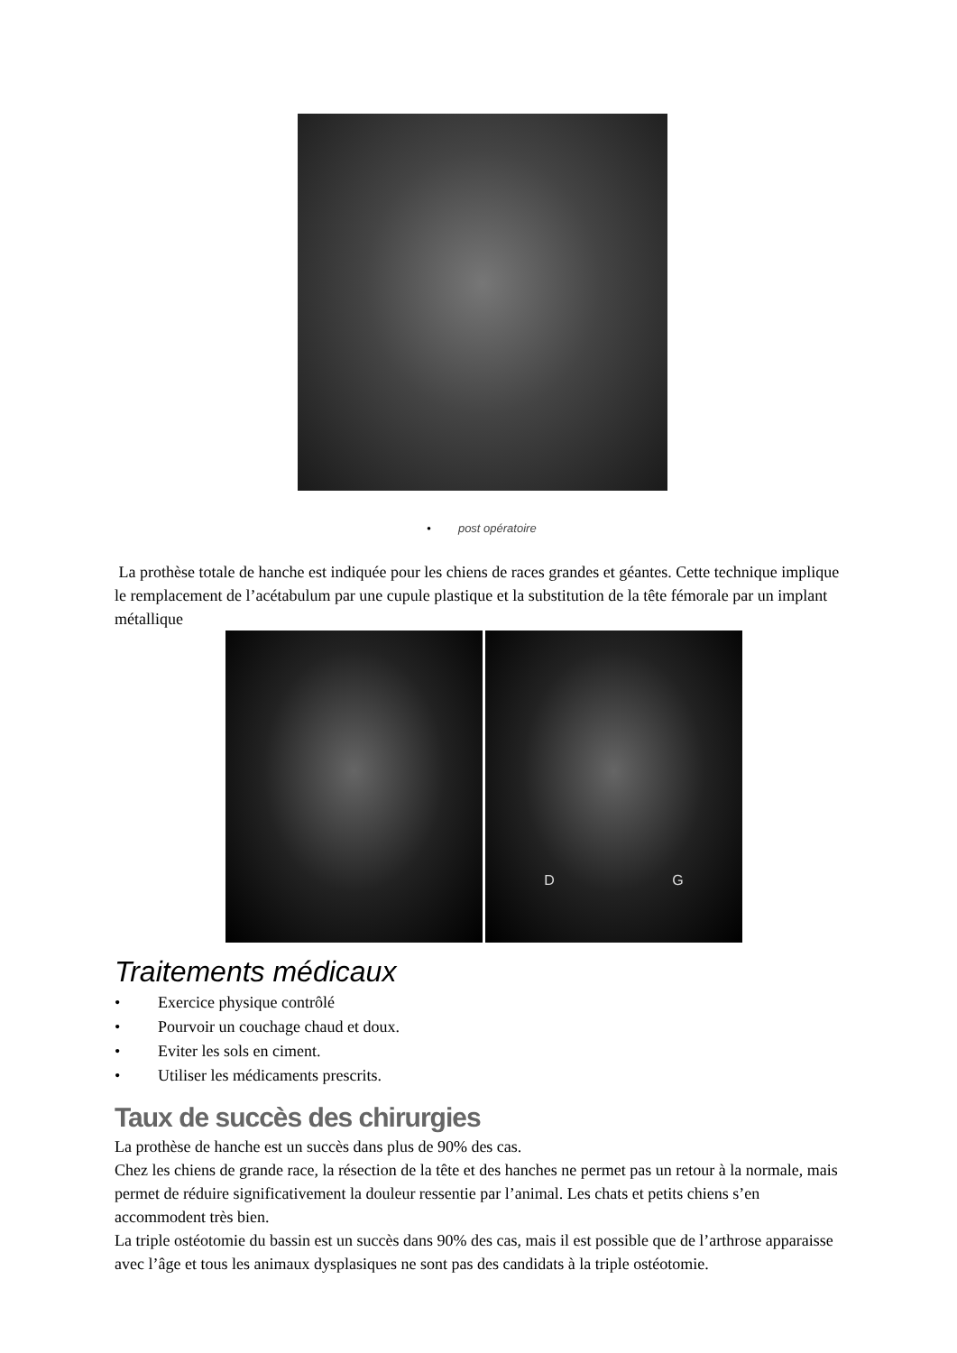• post opératoire
La prothèse totale de hanche est indiquée pour les chiens de races grandes et géantes. Cette technique implique le remplacement de l’acétabulum par une cupule plastique et la substitution de la tête fémorale par un implant métallique
D G
Traitements médicaux
• Exercice physique contrôlé
• Pourvoir un couchage chaud et doux.
• Eviter les sols en ciment.
• Utiliser les médicaments prescrits.
Taux de succès des chirurgies
La prothèse de hanche est un succès dans plus de 90% des cas.
Chez les chiens de grande race, la résection de la tête et des hanches ne permet pas un retour à la normale, mais permet de réduire significativement la douleur ressentie par l’animal. Les chats et petits chiens s’en accommodent très bien.
La triple ostéotomie du bassin est un succès dans 90% des cas, mais il est possible que de l’arthrose apparaisse avec l’âge et tous les animaux dysplasiques ne sont pas des candidats à la triple ostéotomie.